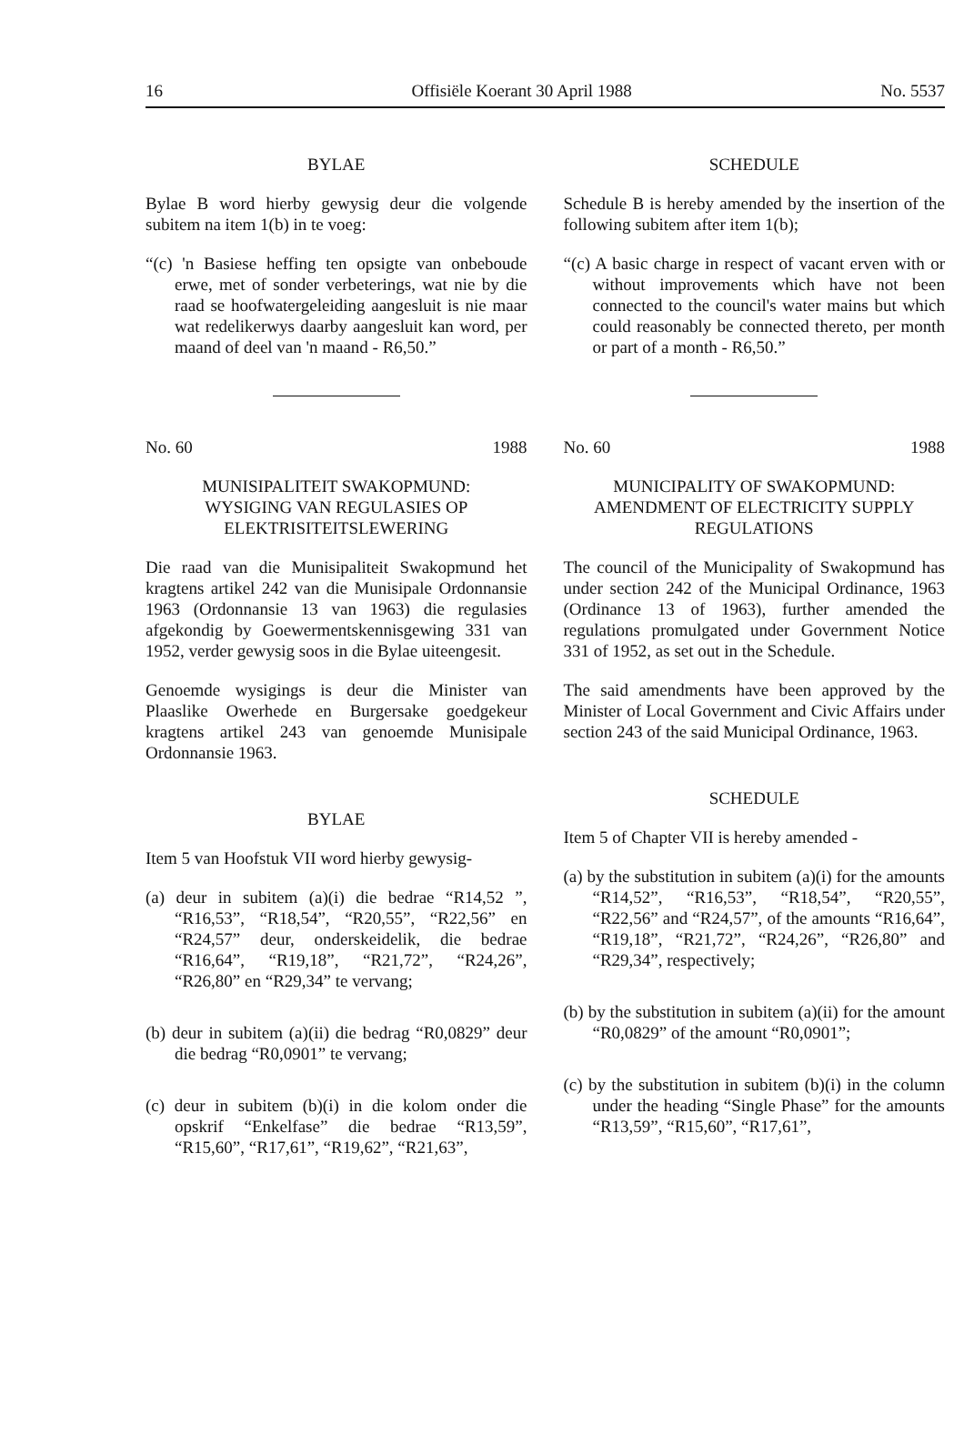16 Offisiële Koerant 30 April 1988 No. 5537
BYLAE
Bylae B word hierby gewysig deur die volgende subitem na item 1(b) in te voeg:
“(c) 'n Basiese heffing ten opsigte van onbeboude erwe, met of sonder verbeterings, wat nie by die raad se hoofwatergeleiding aangesluit is nie maar wat redelikerwys daarby aangesluit kan word, per maand of deel van 'n maand - R6,50.”
No. 60 1988
MUNISIPALITEIT SWAKOPMUND:
WYSIGING VAN REGULASIES OP ELEKTRISITEITSLEWERING
Die raad van die Munisipaliteit Swakopmund het kragtens artikel 242 van die Munisipale Ordonnansie 1963 (Ordonnansie 13 van 1963) die regulasies afgekondig by Goewermentskennisgewing 331 van 1952, verder gewysig soos in die Bylae uiteengesit.
Genoemde wysigings is deur die Minister van Plaaslike Owerhede en Burgersake goedgekeur kragtens artikel 243 van genoemde Munisipale Ordonnansie 1963.
BYLAE
Item 5 van Hoofstuk VII word hierby gewysig-
(a) deur in subitem (a)(i) die bedrae “R14,52 ”, “R16,53”, “R18,54”, “R20,55”, “R22,56” en “R24,57” deur, onderskeidelik, die bedrae “R16,64”, “R19,18”, “R21,72”, “R24,26”, “R26,80” en “R29,34” te vervang;
(b) deur in subitem (a)(ii) die bedrag “R0,0829” deur die bedrag “R0,0901” te vervang;
(c) deur in subitem (b)(i) in die kolom onder die opskrif “Enkelfase” die bedrae “R13,59”, “R15,60”, “R17,61”, “R19,62”, “R21,63”,
SCHEDULE
Schedule B is hereby amended by the insertion of the following subitem after item 1(b);
“(c) A basic charge in respect of vacant erven with or without improvements which have not been connected to the council's water mains but which could reasonably be connected thereto, per month or part of a month - R6,50.”
No. 60 1988
MUNICIPALITY OF SWAKOPMUND:
AMENDMENT OF ELECTRICITY SUPPLY REGULATIONS
The council of the Municipality of Swakopmund has under section 242 of the Municipal Ordinance, 1963 (Ordinance 13 of 1963), further amended the regulations promulgated under Government Notice 331 of 1952, as set out in the Schedule.
The said amendments have been approved by the Minister of Local Government and Civic Affairs under section 243 of the said Municipal Ordinance, 1963.
SCHEDULE
Item 5 of Chapter VII is hereby amended -
(a) by the substitution in subitem (a)(i) for the amounts “R14,52”, “R16,53”, “R18,54”, “R20,55”, “R22,56” and “R24,57”, of the amounts “R16,64”, “R19,18”, “R21,72”, “R24,26”, “R26,80” and “R29,34”, respectively;
(b) by the substitution in subitem (a)(ii) for the amount “R0,0829” of the amount “R0,0901”;
(c) by the substitution in subitem (b)(i) in the column under the heading “Single Phase” for the amounts “R13,59”, “R15,60”, “R17,61”,